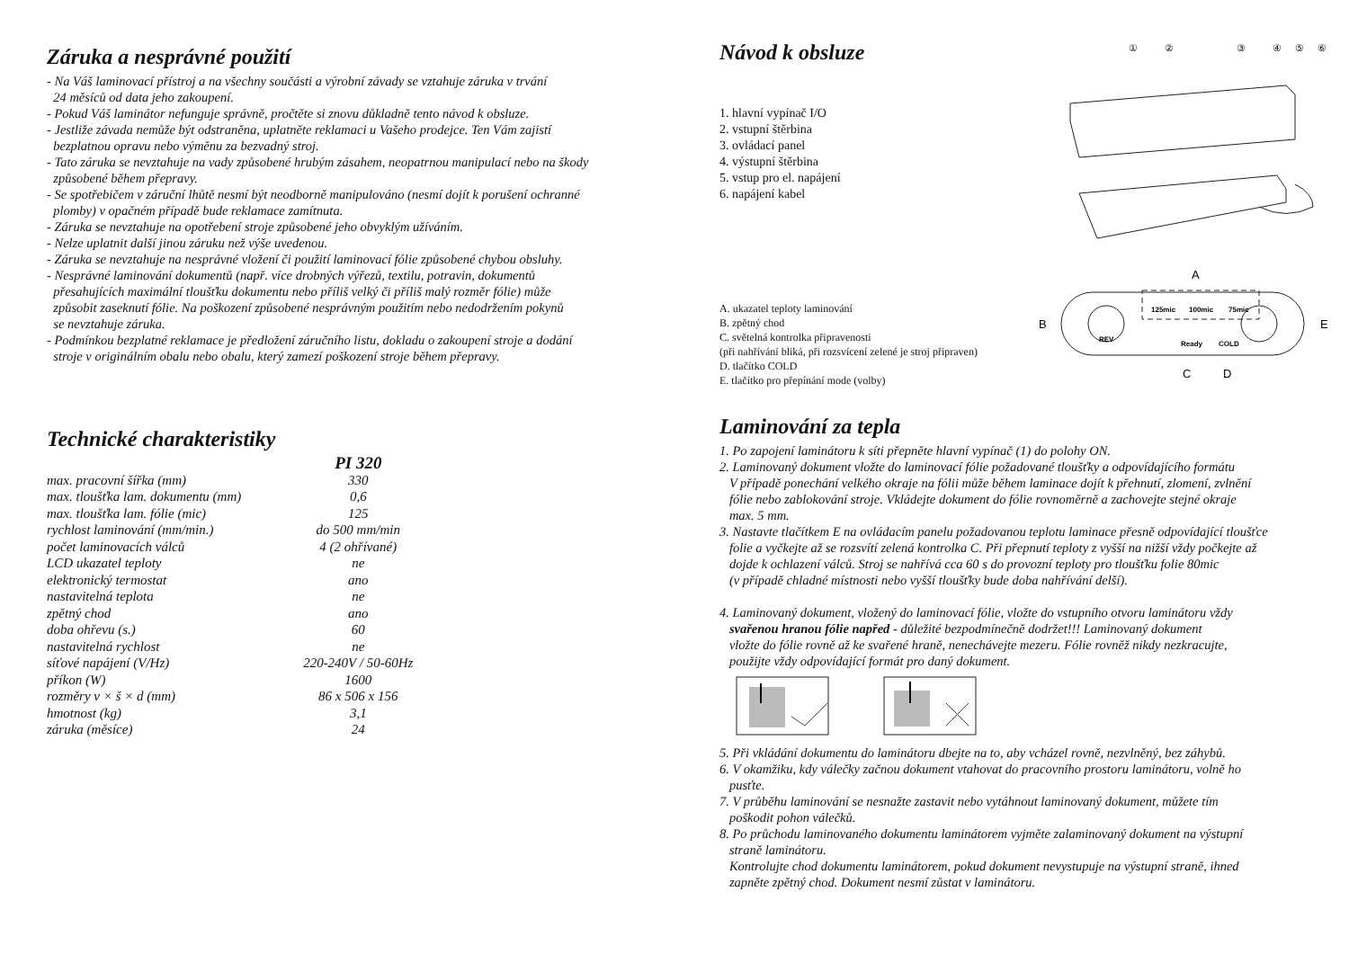Záruka a nesprávné použití
- Na Váš laminovací přístroj a na všechny součásti a výrobní závady se vztahuje záruka v trvání
24 měsíců od data jeho zakoupení.
- Pokud Váš laminátor nefunguje správně, pročtěte si znovu důkladně tento návod k obsluze.
- Jestliže závada nemůže být odstraněna, uplatněte reklamaci u Vašeho prodejce. Ten Vám zajistí
bezplatnou opravu nebo výměnu za bezvadný stroj.
- Tato záruka se nevztahuje na vady způsobené hrubým zásahem, neopatrnou manipulací nebo na škody
způsobené během přepravy.
- Se spotřebičem v záruční lhůtě nesmí být neodborně manipulováno (nesmí dojít k porušení ochranné
plomby) v opačném případě bude reklamace zamítnuta.
- Záruka se nevztahuje na opotřebení stroje způsobené jeho obvyklým užíváním.
- Nelze uplatnit další jinou záruku než výše uvedenou.
- Záruka se nevztahuje na nesprávné vložení či použití laminovací fólie způsobené chybou obsluhy.
- Nesprávné laminování dokumentů (např. více drobných výřezů, textilu, potravin, dokumentů
přesahujících maximální tloušťku dokumentu nebo příliš velký či příliš malý rozměr fólie) může
způsobit zaseknutí fólie. Na poškození způsobené nesprávným použitím nebo nedodržením pokynů
se nevztahuje záruka.
- Podmínkou bezplatné reklamace je předložení záručního listu, dokladu o zakoupení stroje a dodání
stroje v originálním obalu nebo obalu, který zamezí poškození stroje během přepravy.
Technické charakteristiky
| | PI 320 |
| max. pracovní šířka (mm) | 330 |
| max. tloušťka lam. dokumentu (mm) | 0,6 |
| max. tloušťka lam. fólie (mic) | 125 |
| rychlost laminování (mm/min.) | do 500 mm/min |
| počet laminovacích válců | 4 (2 ohřívané) |
| LCD ukazatel teploty | ne |
| elektronický termostat | ano |
| nastavitelná teplota | ne |
| zpětný chod | ano |
| doba ohřevu (s.) | 60 |
| nastavitelná rychlost | ne |
| síťové napájení (V/Hz) | 220-240V / 50-60Hz |
| příkon (W) | 1600 |
| rozměry v × š × d (mm) | 86 x 506 x 156 |
| hmotnost (kg) | 3,1 |
| záruka (měsíce) | 24 |
Návod k obsluze
1. hlavní vypínač I/O
2. vstupní štěrbina
3. ovládací panel
4. výstupní štěrbina
5. vstup pro el. napájení
6. napájení kabel
①
②
③
④
⑤
⑥
A. ukazatel teploty laminování
B. zpětný chod
C. světelná kontrolka připravenosti
(při nahřívání bliká, při rozsvícení zelené je stroj připraven)
D. tlačítko COLD
E. tlačítko pro přepínání mode (volby)
A
B
E
C
D
125mic
100mic
75mic
REV
Ready
COLD
Laminování za tepla
1. Po zapojení laminátoru k síti přepněte hlavní vypínač (1) do polohy ON.
2. Laminovaný dokument vložte do laminovací fólie požadované tloušťky a odpovídajícího formátu
V případě ponechání velkého okraje na fólii může během laminace dojít k přehnutí, zlomení, zvlnění
fólie nebo zablokování stroje. Vkládejte dokument do fólie rovnoměrně a zachovejte stejné okraje
max. 5 mm.
3. Nastavte tlačítkem E na ovládacím panelu požadovanou teplotu laminace přesně odpovídající tloušťce
folie a vyčkejte až se rozsvítí zelená kontrolka C. Při přepnutí teploty z vyšší na nižší vždy počkejte až
dojde k ochlazení válců. Stroj se nahřívá cca 60 s do provozní teploty pro tloušťku folie 80mic
(v případě chladné místnosti nebo vyšší tloušťky bude doba nahřívání delší).
4. Laminovaný dokument, vložený do laminovací fólie, vložte do vstupního otvoru laminátoru vždy
svařenou hranou fólie napřed - důležité bezpodmínečně dodržet!!! Laminovaný dokument
vložte do fólie rovně až ke svařené hraně, nenechávejte mezeru. Fólie rovněž nikdy nezkracujte,
použijte vždy odpovídající formát pro daný dokument.
5. Při vkládání dokumentu do laminátoru dbejte na to, aby vcházel rovně, nezvlněný, bez záhybů.
6. V okamžiku, kdy válečky začnou dokument vtahovat do pracovního prostoru laminátoru, volně ho
pusťte.
7. V průběhu laminování se nesnažte zastavit nebo vytáhnout laminovaný dokument, můžete tím
poškodit pohon válečků.
8. Po průchodu laminovaného dokumentu laminátorem vyjměte zalaminovaný dokument na výstupní
straně laminátoru.
Kontrolujte chod dokumentu laminátorem, pokud dokument nevystupuje na výstupní straně, ihned
zapněte zpětný chod. Dokument nesmí zůstat v laminátoru.